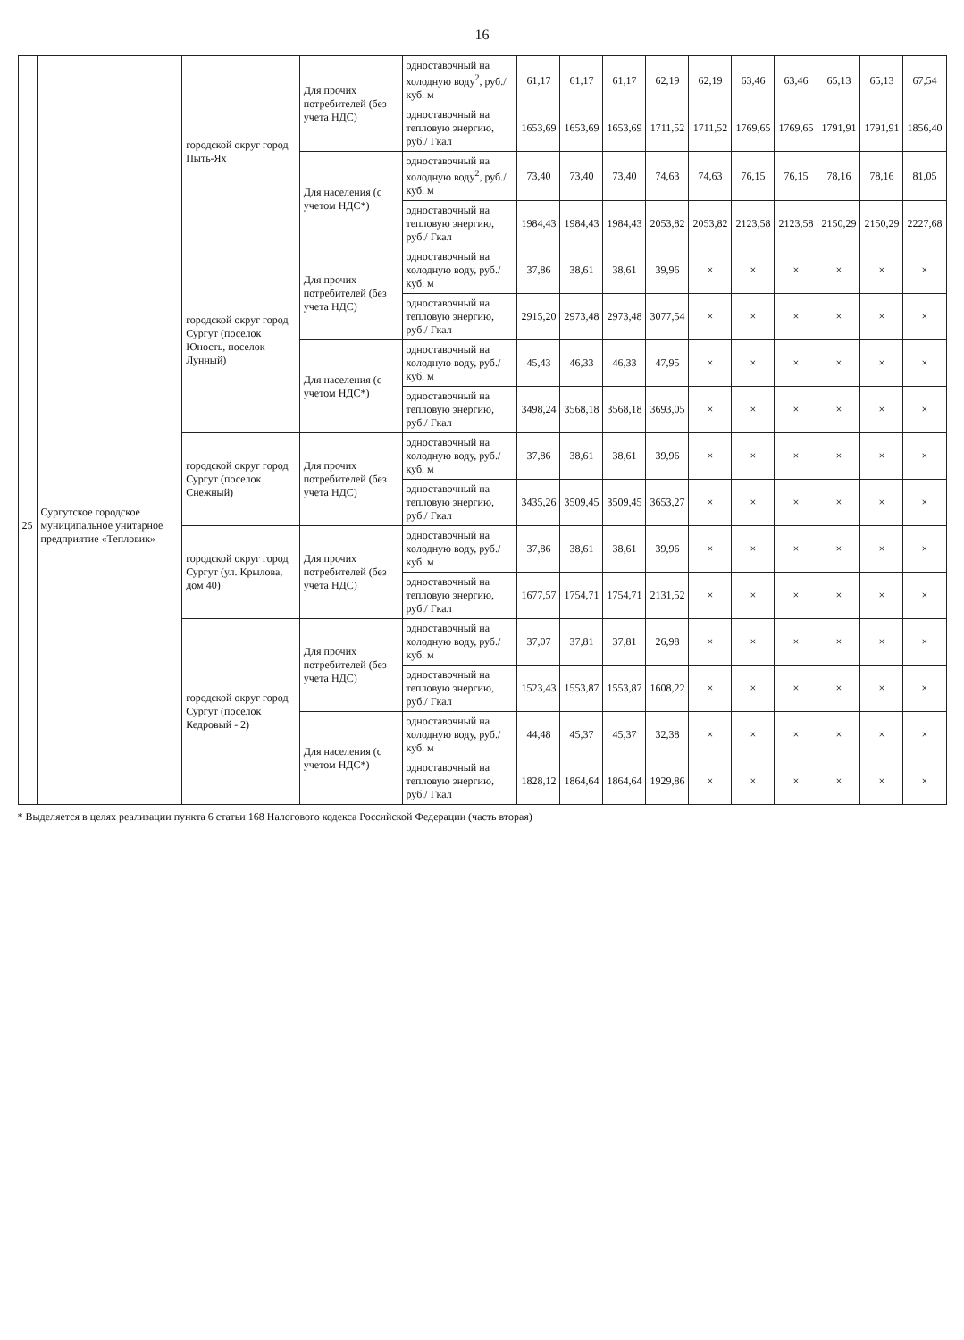16
| | | городской округ город Пыть-Ях | Для прочих потребителей (без учета НДС) | одноставочный на холодную воду<sup>2</sup>, руб./куб. м | 61,17 | 61,17 | 61,17 | 62,19 | 62,19 | 63,46 | 63,46 | 65,13 | 65,13 | 67,54 |
| | | | | одноставочный на тепловую энергию, руб./ Гкал | 1653,69 | 1653,69 | 1653,69 | 1711,52 | 1711,52 | 1769,65 | 1769,65 | 1791,91 | 1791,91 | 1856,40 |
| | | | Для населения (с учетом НДС*) | одноставочный на холодную воду<sup>2</sup>, руб./куб. м | 73,40 | 73,40 | 73,40 | 74,63 | 74,63 | 76,15 | 76,15 | 78,16 | 78,16 | 81,05 |
| | | | | одноставочный на тепловую энергию, руб./ Гкал | 1984,43 | 1984,43 | 1984,43 | 2053,82 | 2053,82 | 2123,58 | 2123,58 | 2150,29 | 2150,29 | 2227,68 |
| 25 | Сургутское городское муниципальное унитарное предприятие «Тепловик» | городской округ город Сургут (поселок Юность, поселок Лунный) | Для прочих потребителей (без учета НДС) | одноставочный на холодную воду, руб./куб. м | 37,86 | 38,61 | 38,61 | 39,96 | × | × | × | × | × | × |
| | | | | одноставочный на тепловую энергию, руб./ Гкал | 2915,20 | 2973,48 | 2973,48 | 3077,54 | × | × | × | × | × | × |
| | | | Для населения (с учетом НДС*) | одноставочный на холодную воду, руб./куб. м | 45,43 | 46,33 | 46,33 | 47,95 | × | × | × | × | × | × |
| | | | | одноставочный на тепловую энергию, руб./ Гкал | 3498,24 | 3568,18 | 3568,18 | 3693,05 | × | × | × | × | × | × |
| | | городской округ город Сургут (поселок Снежный) | Для прочих потребителей (без учета НДС) | одноставочный на холодную воду, руб./куб. м | 37,86 | 38,61 | 38,61 | 39,96 | × | × | × | × | × | × |
| | | | | одноставочный на тепловую энергию, руб./ Гкал | 3435,26 | 3509,45 | 3509,45 | 3653,27 | × | × | × | × | × | × |
| | | городской округ город Сургут (ул. Крылова, дом 40) | Для прочих потребителей (без учета НДС) | одноставочный на холодную воду, руб./куб. м | 37,86 | 38,61 | 38,61 | 39,96 | × | × | × | × | × | × |
| | | | | одноставочный на тепловую энергию, руб./ Гкал | 1677,57 | 1754,71 | 1754,71 | 2131,52 | × | × | × | × | × | × |
| | | городской округ город Сургут (поселок Кедровый - 2) | Для прочих потребителей (без учета НДС) | одноставочный на холодную воду, руб./куб. м | 37,07 | 37,81 | 37,81 | 26,98 | × | × | × | × | × | × |
| | | | | одноставочный на тепловую энергию, руб./ Гкал | 1523,43 | 1553,87 | 1553,87 | 1608,22 | × | × | × | × | × | × |
| | | | Для населения (с учетом НДС*) | одноставочный на холодную воду, руб./куб. м | 44,48 | 45,37 | 45,37 | 32,38 | × | × | × | × | × | × |
| | | | | одноставочный на тепловую энергию, руб./ Гкал | 1828,12 | 1864,64 | 1864,64 | 1929,86 | × | × | × | × | × | × |
* Выделяется в целях реализации пункта 6 статьи 168 Налогового кодекса Российской Федерации (часть вторая)